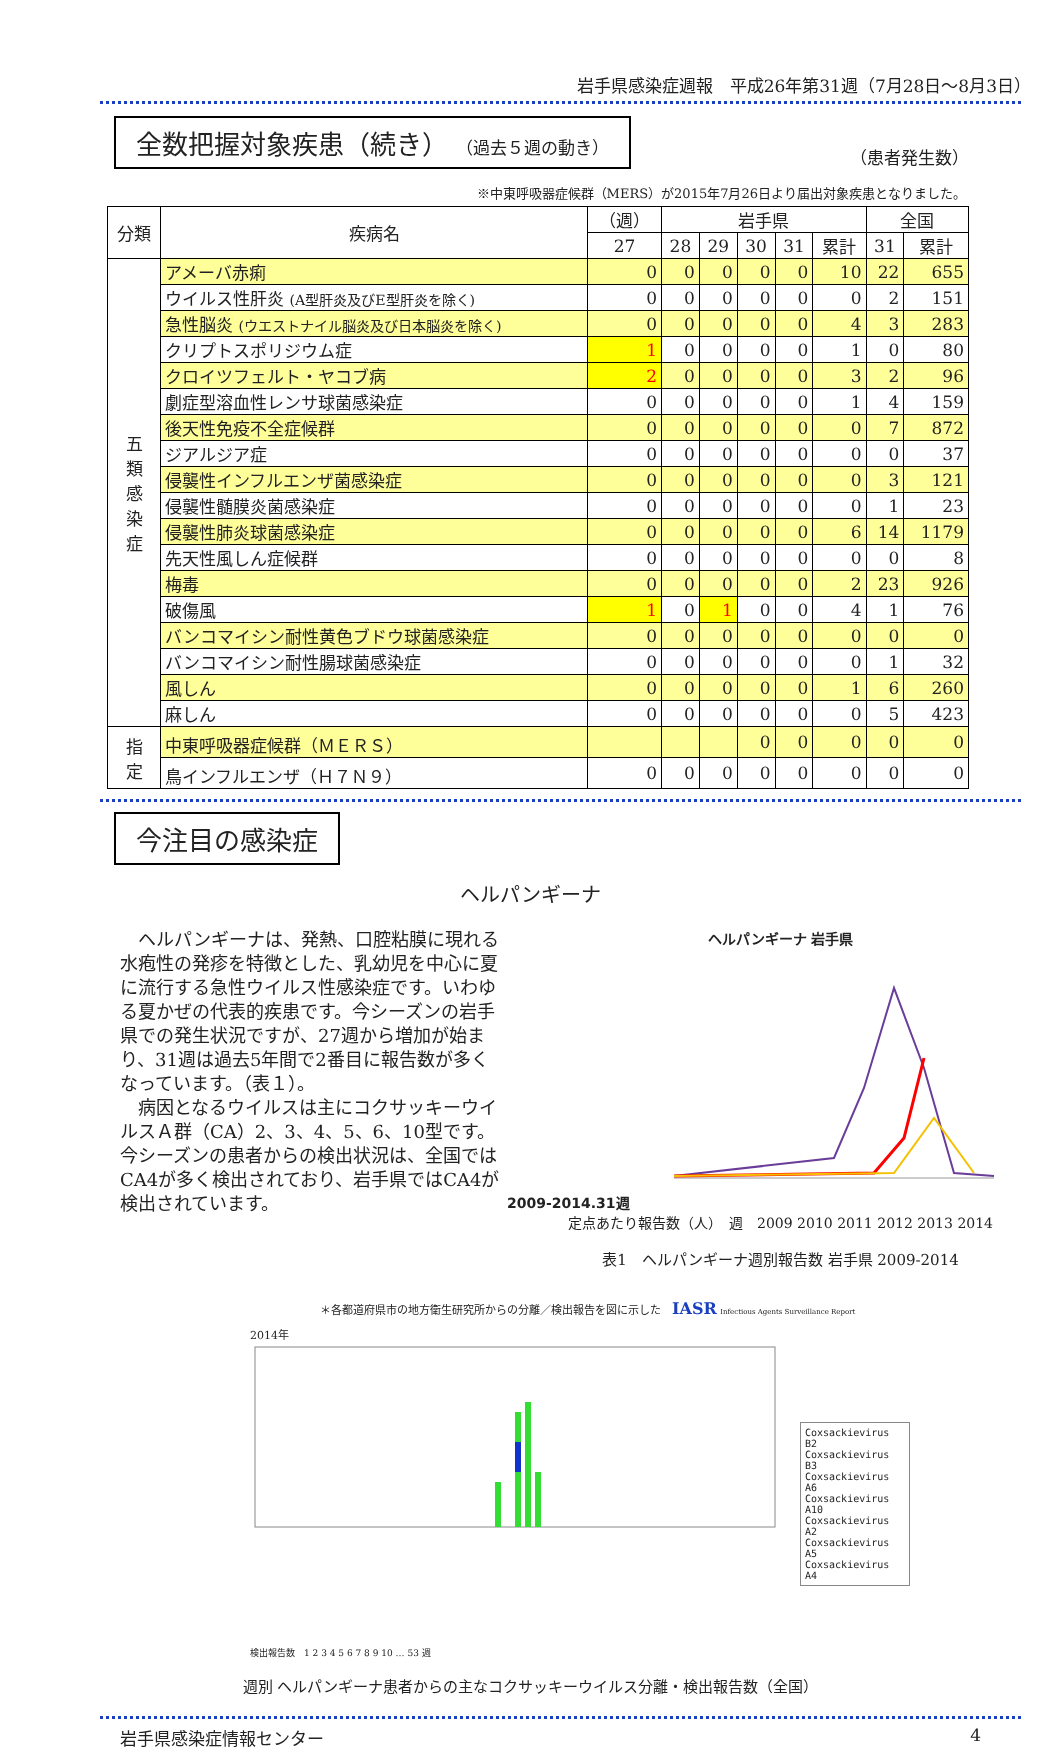岩手県感染症週報　平成26年第31週（7月28日～8月3日）
全数把握対象疾患（続き） （過去５週の動き）
（患者発生数）
※中東呼吸器症候群（MERS）が2015年7月26日より届出対象疾患となりました。
| 分類 | 疾病名 | （週） | 岩手県 | | | | | 全国 | |
| --- | --- | --- | --- | --- | --- | --- | --- | --- | --- |
| | | 27 | 28 | 29 | 30 | 31 | 累計 | 31 | 累計 |
| 五 類 感 染 症 | アメーバ赤痢 | 0 | 0 | 0 | 0 | 0 | 10 | 22 | 655 |
| | ウイルス性肝炎 (A型肝炎及びE型肝炎を除く) | 0 | 0 | 0 | 0 | 0 | 0 | 2 | 151 |
| | 急性脳炎 (ウエストナイル脳炎及び日本脳炎を除く) | 0 | 0 | 0 | 0 | 0 | 4 | 3 | 283 |
| | クリプトスポリジウム症 | 1 | 0 | 0 | 0 | 0 | 1 | 0 | 80 |
| | クロイツフェルト・ヤコブ病 | 2 | 0 | 0 | 0 | 0 | 3 | 2 | 96 |
| | 劇症型溶血性レンサ球菌感染症 | 0 | 0 | 0 | 0 | 0 | 1 | 4 | 159 |
| | 後天性免疫不全症候群 | 0 | 0 | 0 | 0 | 0 | 0 | 7 | 872 |
| | ジアルジア症 | 0 | 0 | 0 | 0 | 0 | 0 | 0 | 37 |
| | 侵襲性インフルエンザ菌感染症 | 0 | 0 | 0 | 0 | 0 | 0 | 3 | 121 |
| | 侵襲性髄膜炎菌感染症 | 0 | 0 | 0 | 0 | 0 | 0 | 1 | 23 |
| | 侵襲性肺炎球菌感染症 | 0 | 0 | 0 | 0 | 0 | 6 | 14 | 1179 |
| | 先天性風しん症候群 | 0 | 0 | 0 | 0 | 0 | 0 | 0 | 8 |
| | 梅毒 | 0 | 0 | 0 | 0 | 0 | 2 | 23 | 926 |
| | 破傷風 | 1 | 0 | 1 | 0 | 0 | 4 | 1 | 76 |
| | バンコマイシン耐性黄色ブドウ球菌感染症 | 0 | 0 | 0 | 0 | 0 | 0 | 0 | 0 |
| | バンコマイシン耐性腸球菌感染症 | 0 | 0 | 0 | 0 | 0 | 0 | 1 | 32 |
| | 風しん | 0 | 0 | 0 | 0 | 0 | 1 | 6 | 260 |
| | 麻しん | 0 | 0 | 0 | 0 | 0 | 0 | 5 | 423 |
| 指 定 | 中東呼吸器症候群（ＭＥＲＳ） | | | | 0 | 0 | 0 | 0 | 0 |
| | 鳥インフルエンザ（Ｈ７Ｎ９） | 0 | 0 | 0 | 0 | 0 | 0 | 0 | 0 |
今注目の感染症
ヘルパンギーナ
　ヘルパンギーナは、発熱、口腔粘膜に現れる水疱性の発疹を特徴とした、乳幼児を中心に夏に流行する急性ウイルス性感染症です。いわゆる夏かぜの代表的疾患です。今シーズンの岩手県での発生状況ですが、27週から増加が始まり、31週は過去5年間で2番目に報告数が多くなっています。（表１）。
　病因となるウイルスは主にコクサッキーウイルスＡ群（CA）2、3、4、5、6、10型です。今シーズンの患者からの検出状況は、全国ではCA4が多く検出されており、岩手県ではCA4が検出されています。
ヘルパンギーナ 岩手県
2009-2014.31週
定点あたり報告数（人）　週　2009 2010 2011 2012 2013 2014
表1　ヘルパンギーナ週別報告数 岩手県 2009-2014
＊各都道府県市の地方衛生研究所からの分離／検出報告を図に示した　IASR Infectious Agents Surveillance Report
2014年
Coxsackievirus B2
Coxsackievirus B3
Coxsackievirus A6
Coxsackievirus A10
Coxsackievirus A2
Coxsackievirus A5
Coxsackievirus A4
検出報告数　1 2 3 4 5 6 7 8 9 10 … 53 週
週別 ヘルパンギーナ患者からの主なコクサッキーウイルス分離・検出報告数（全国）
岩手県感染症情報センター 4